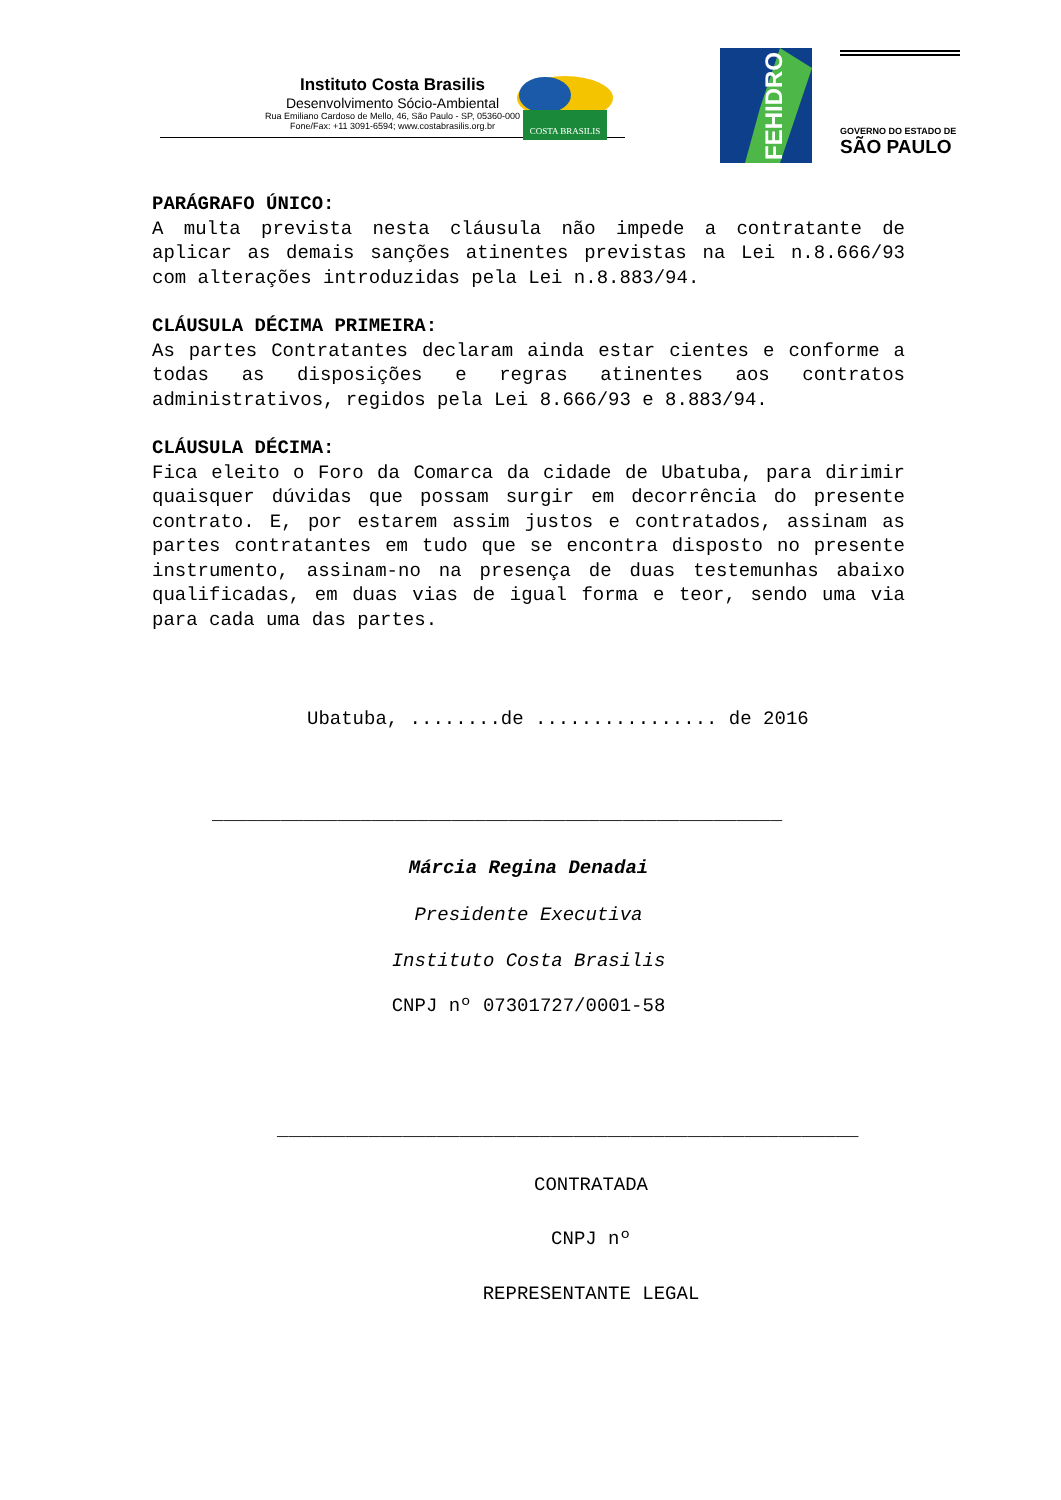Instituto Costa Brasilis
Desenvolvimento Sócio-Ambiental
Rua Emiliano Cardoso de Mello, 46, São Paulo - SP, 05360-000
Fone/Fax: +11 3091-6594; www.costabrasilis.org.br
COSTA BRASILIS
FEHIDRO
GOVERNO DO ESTADO DE
SÃO PAULO
PARÁGRAFO ÚNICO:
A multa prevista nesta cláusula não impede a contratante de aplicar as demais sanções atinentes previstas na Lei n.8.666/93 com alterações introduzidas pela Lei n.8.883/94.
CLÁUSULA DÉCIMA PRIMEIRA:
As partes Contratantes declaram ainda estar cientes e conforme a todas as disposições e regras atinentes aos contratos administrativos, regidos pela Lei 8.666/93 e 8.883/94.
CLÁUSULA DÉCIMA:
Fica eleito o Foro da Comarca da cidade de Ubatuba, para dirimir quaisquer dúvidas que possam surgir em decorrência do presente contrato. E, por estarem assim justos e contratados, assinam as partes contratantes em tudo que se encontra disposto no presente instrumento, assinam-no na presença de duas testemunhas abaixo qualificadas, em duas vias de igual forma e teor, sendo uma via para cada uma das partes.
Ubatuba, ........de ................ de 2016
__________________________________________________
Márcia Regina Denadai
Presidente Executiva
Instituto Costa Brasilis
CNPJ nº 07301727/0001-58
___________________________________________________
CONTRATADA
CNPJ nº
REPRESENTANTE LEGAL